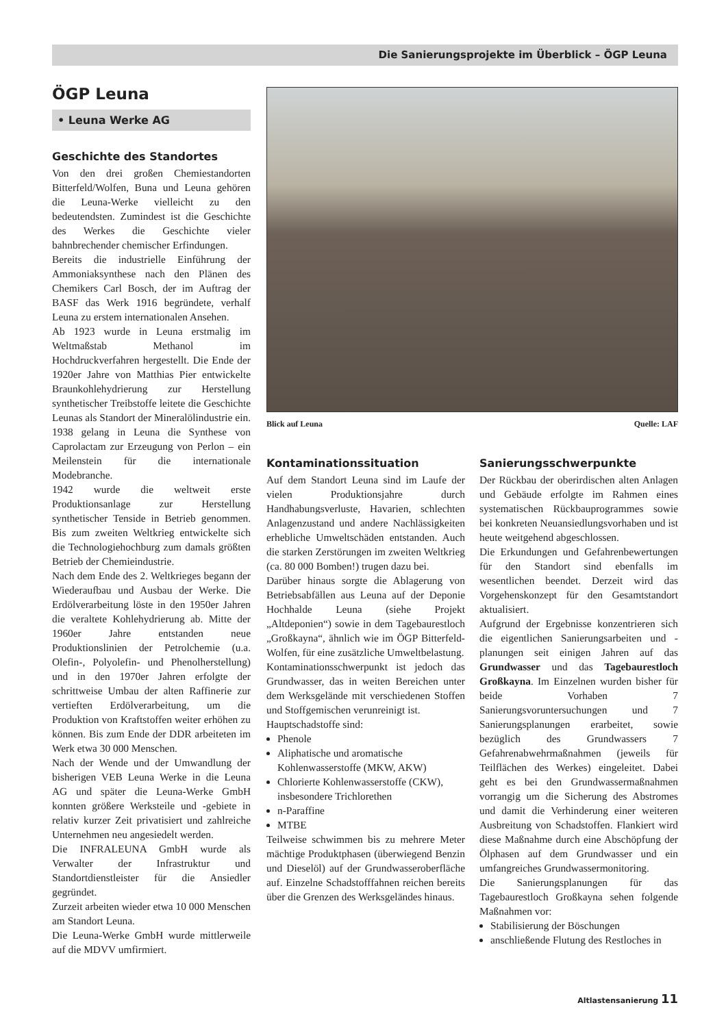Die Sanierungsprojekte im Überblick – ÖGP Leuna
ÖGP Leuna
• Leuna Werke AG
Geschichte des Standortes
Von den drei großen Chemiestandorten Bitterfeld/Wolfen, Buna und Leuna gehören die Leuna-Werke vielleicht zu den bedeutendsten. Zumindest ist die Geschichte des Werkes die Geschichte vieler bahnbrechender chemischer Erfindungen.
Bereits die industrielle Einführung der Ammoniaksynthese nach den Plänen des Chemikers Carl Bosch, der im Auftrag der BASF das Werk 1916 begründete, verhalf Leuna zu erstem internationalen Ansehen.
Ab 1923 wurde in Leuna erstmalig im Weltmaßstab Methanol im Hochdruckverfahren hergestellt. Die Ende der 1920er Jahre von Matthias Pier entwickelte Braunkohlehydrierung zur Herstellung synthetischer Treibstoffe leitete die Geschichte Leunas als Standort der Mineralölindustrie ein. 1938 gelang in Leuna die Synthese von Caprolactam zur Erzeugung von Perlon – ein Meilenstein für die internationale Modebranche.
1942 wurde die weltweit erste Produktionsanlage zur Herstellung synthetischer Tenside in Betrieb genommen. Bis zum zweiten Weltkrieg entwickelte sich die Technologiehochburg zum damals größten Betrieb der Chemieindustrie.
Nach dem Ende des 2. Weltkrieges begann der Wiederaufbau und Ausbau der Werke. Die Erdölverarbeitung löste in den 1950er Jahren die veraltete Kohlehydrierung ab. Mitte der 1960er Jahre entstanden neue Produktionslinien der Petrolchemie (u.a. Olefin-, Polyolefin- und Phenolherstellung) und in den 1970er Jahren erfolgte der schrittweise Umbau der alten Raffinerie zur vertieften Erdölverarbeitung, um die Produktion von Kraftstoffen weiter erhöhen zu können. Bis zum Ende der DDR arbeiteten im Werk etwa 30 000 Menschen.
Nach der Wende und der Umwandlung der bisherigen VEB Leuna Werke in die Leuna AG und später die Leuna-Werke GmbH konnten größere Werksteile und -gebiete in relativ kurzer Zeit privatisiert und zahlreiche Unternehmen neu angesiedelt werden.
Die INFRALEUNA GmbH wurde als Verwalter der Infrastruktur und Standortdienstleister für die Ansiedler gegründet.
Zurzeit arbeiten wieder etwa 10 000 Menschen am Standort Leuna.
Die Leuna-Werke GmbH wurde mittlerweile auf die MDVV umfirmiert.
Blick auf Leuna Quelle: LAF
Kontaminationssituation
Auf dem Standort Leuna sind im Laufe der vielen Produktionsjahre durch Handhabungsverluste, Havarien, schlechten Anlagenzustand und andere Nachlässigkeiten erhebliche Umweltschäden entstanden. Auch die starken Zerstörungen im zweiten Weltkrieg (ca. 80 000 Bomben!) trugen dazu bei.
Darüber hinaus sorgte die Ablagerung von Betriebsabfällen aus Leuna auf der Deponie Hochhalde Leuna (siehe Projekt „Altdeponien“) sowie in dem Tagebaurestloch „Großkayna“, ähnlich wie im ÖGP Bitterfeld-Wolfen, für eine zusätzliche Umweltbelastung.
Kontaminationsschwerpunkt ist jedoch das Grundwasser, das in weiten Bereichen unter dem Werksgelände mit verschiedenen Stoffen und Stoffgemischen verunreinigt ist.
Hauptschadstoffe sind:
Phenole
Aliphatische und aromatische Kohlenwasserstoffe (MKW, AKW)
Chlorierte Kohlenwasserstoffe (CKW), insbesondere Trichlorethen
n-Paraffine
MTBE
Teilweise schwimmen bis zu mehrere Meter mächtige Produktphasen (überwiegend Benzin und Dieselöl) auf der Grundwasseroberfläche auf. Einzelne Schadstofffahnen reichen bereits über die Grenzen des Werksgeländes hinaus.
Sanierungsschwerpunkte
Der Rückbau der oberirdischen alten Anlagen und Gebäude erfolgte im Rahmen eines systematischen Rückbauprogrammes sowie bei konkreten Neuansiedlungsvorhaben und ist heute weitgehend abgeschlossen.
Die Erkundungen und Gefahrenbewertungen für den Standort sind ebenfalls im wesentlichen beendet. Derzeit wird das Vorgehenskonzept für den Gesamtstandort aktualisiert.
Aufgrund der Ergebnisse konzentrieren sich die eigentlichen Sanierungsarbeiten und -planungen seit einigen Jahren auf das Grundwasser und das Tagebaurestloch Großkayna. Im Einzelnen wurden bisher für beide Vorhaben 7 Sanierungsvoruntersuchungen und 7 Sanierungsplanungen erarbeitet, sowie bezüglich des Grundwassers 7 Gefahrenabwehrmaßnahmen (jeweils für Teilflächen des Werkes) eingeleitet. Dabei geht es bei den Grundwassermaßnahmen vorrangig um die Sicherung des Abstromes und damit die Verhinderung einer weiteren Ausbreitung von Schadstoffen. Flankiert wird diese Maßnahme durch eine Abschöpfung der Ölphasen auf dem Grundwasser und ein umfangreiches Grundwassermonitoring.
Die Sanierungsplanungen für das Tagebaurestloch Großkayna sehen folgende Maßnahmen vor:
Stabilisierung der Böschungen
anschließende Flutung des Restloches in
Altlastensanierung 11